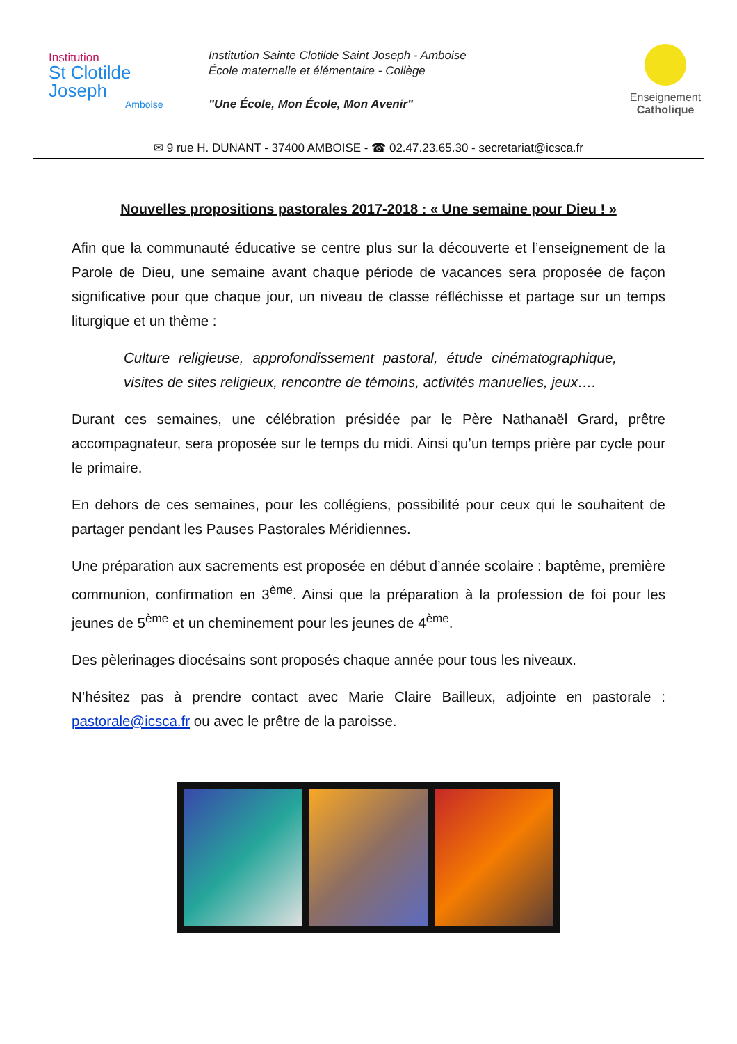Institution
St Clotilde
Joseph
Amboise
Institution Sainte Clotilde Saint Joseph - Amboise
École maternelle et élémentaire - Collège
"Une École, Mon École, Mon Avenir"
Enseignement
Catholique
✉ 9 rue H. DUNANT - 37400 AMBOISE - ☎ 02.47.23.65.30 - secretariat@icsca.fr
Nouvelles propositions pastorales 2017-2018 : « Une semaine pour Dieu ! »
Afin que la communauté éducative se centre plus sur la découverte et l’enseignement de la Parole de Dieu, une semaine avant chaque période de vacances sera proposée de façon significative pour que chaque jour, un niveau de classe réfléchisse et partage sur un temps liturgique et un thème :
Culture religieuse, approfondissement pastoral, étude cinématographique, visites de sites religieux, rencontre de témoins, activités manuelles, jeux….
Durant ces semaines, une célébration présidée par le Père Nathanaël Grard, prêtre accompagnateur, sera proposée sur le temps du midi. Ainsi qu’un temps prière par cycle pour le primaire.
En dehors de ces semaines, pour les collégiens, possibilité pour ceux qui le souhaitent de partager pendant les Pauses Pastorales Méridiennes.
Une préparation aux sacrements est proposée en début d’année scolaire : baptême, première communion, confirmation en 3<sup>ème</sup>. Ainsi que la préparation à la profession de foi pour les jeunes de 5<sup>ème</sup> et un cheminement pour les jeunes de 4<sup>ème</sup>.
Des pèlerinages diocésains sont proposés chaque année pour tous les niveaux.
N’hésitez pas à prendre contact avec Marie Claire Bailleux, adjointe en pastorale : pastorale@icsca.fr ou avec le prêtre de la paroisse.